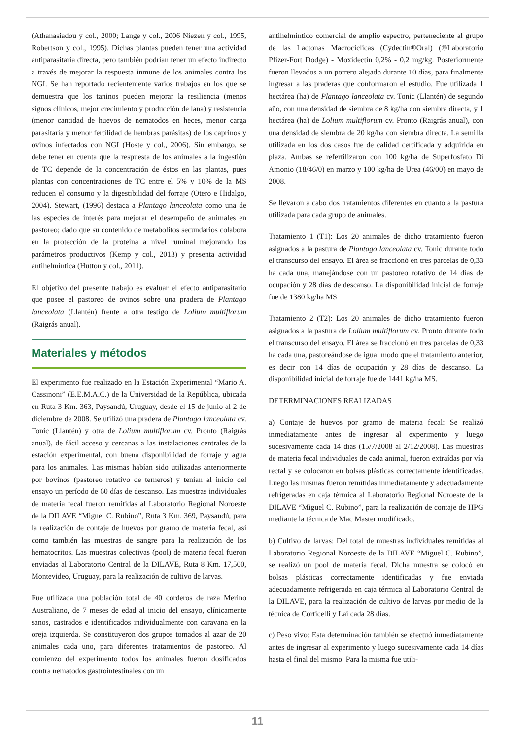(Athanasiadou y col., 2000; Lange y col., 2006 Niezen y col., 1995, Robertson y col., 1995). Dichas plantas pueden tener una actividad antiparasitaria directa, pero también podrían tener un efecto indirecto a través de mejorar la respuesta inmune de los animales contra los NGI. Se han reportado recientemente varios trabajos en los que se demuestra que los taninos pueden mejorar la resiliencia (menos signos clínicos, mejor crecimiento y producción de lana) y resistencia (menor cantidad de huevos de nematodos en heces, menor carga parasitaria y menor fertilidad de hembras parásitas) de los caprinos y ovinos infectados con NGI (Hoste y col., 2006). Sin embargo, se debe tener en cuenta que la respuesta de los animales a la ingestión de TC depende de la concentración de éstos en las plantas, pues plantas con concentraciones de TC entre el 5% y 10% de la MS reducen el consumo y la digestibilidad del forraje (Otero e Hidalgo, 2004). Stewart, (1996) destaca a Plantago lanceolata como una de las especies de interés para mejorar el desempeño de animales en pastoreo; dado que su contenido de metabolitos secundarios colabora en la protección de la proteína a nivel ruminal mejorando los parámetros productivos (Kemp y col., 2013) y presenta actividad antihelmíntica (Hutton y col., 2011).
El objetivo del presente trabajo es evaluar el efecto antiparasitario que posee el pastoreo de ovinos sobre una pradera de Plantago lanceolata (Llantén) frente a otra testigo de Lolium multiflorum (Raigrás anual).
Materiales y métodos
El experimento fue realizado en la Estación Experimental “Mario A. Cassinoni” (E.E.M.A.C.) de la Universidad de la República, ubicada en Ruta 3 Km. 363, Paysandú, Uruguay, desde el 15 de junio al 2 de diciembre de 2008. Se utilizó una pradera de Plantago lanceolata cv. Tonic (Llantén) y otra de Lolium multiflorum cv. Pronto (Raigrás anual), de fácil acceso y cercanas a las instalaciones centrales de la estación experimental, con buena disponibilidad de forraje y agua para los animales. Las mismas habían sido utilizadas anteriormente por bovinos (pastoreo rotativo de terneros) y tenían al inicio del ensayo un período de 60 días de descanso. Las muestras individuales de materia fecal fueron remitidas al Laboratorio Regional Noroeste de la DILAVE “Miguel C. Rubino”, Ruta 3 Km. 369, Paysandú, para la realización de contaje de huevos por gramo de materia fecal, así como también las muestras de sangre para la realización de los hematocritos. Las muestras colectivas (pool) de materia fecal fueron enviadas al Laboratorio Central de la DILAVE, Ruta 8 Km. 17,500, Montevideo, Uruguay, para la realización de cultivo de larvas.
Fue utilizada una población total de 40 corderos de raza Merino Australiano, de 7 meses de edad al inicio del ensayo, clínicamente sanos, castrados e identificados individualmente con caravana en la oreja izquierda. Se constituyeron dos grupos tomados al azar de 20 animales cada uno, para diferentes tratamientos de pastoreo. Al comienzo del experimento todos los animales fueron dosificados contra nematodos gastrointestinales con un
antihelmíntico comercial de amplio espectro, perteneciente al grupo de las Lactonas Macrocíclicas (Cydectin®Oral) (®Laboratorio Pfizer-Fort Dodge) - Moxidectin 0,2% - 0,2 mg/kg. Posteriormente fueron llevados a un potrero alejado durante 10 días, para finalmente ingresar a las praderas que conformaron el estudio. Fue utilizada 1 hectárea (ha) de Plantago lanceolata cv. Tonic (Llantén) de segundo año, con una densidad de siembra de 8 kg/ha con siembra directa, y 1 hectárea (ha) de Lolium multiflorum cv. Pronto (Raigrás anual), con una densidad de siembra de 20 kg/ha con siembra directa. La semilla utilizada en los dos casos fue de calidad certificada y adquirida en plaza. Ambas se refertilizaron con 100 kg/ha de Superfosfato Di Amonio (18/46/0) en marzo y 100 kg/ha de Urea (46/00) en mayo de 2008.
Se llevaron a cabo dos tratamientos diferentes en cuanto a la pastura utilizada para cada grupo de animales.
Tratamiento 1 (T1): Los 20 animales de dicho tratamiento fueron asignados a la pastura de Plantago lanceolata cv. Tonic durante todo el transcurso del ensayo. El área se fraccionó en tres parcelas de 0,33 ha cada una, manejándose con un pastoreo rotativo de 14 días de ocupación y 28 días de descanso. La disponibilidad inicial de forraje fue de 1380 kg/ha MS
Tratamiento 2 (T2): Los 20 animales de dicho tratamiento fueron asignados a la pastura de Lolium multiflorum cv. Pronto durante todo el transcurso del ensayo. El área se fraccionó en tres parcelas de 0,33 ha cada una, pastoreándose de igual modo que el tratamiento anterior, es decir con 14 días de ocupación y 28 días de descanso. La disponibilidad inicial de forraje fue de 1441 kg/ha MS.
DETERMINACIONES REALIZADAS
a) Contaje de huevos por gramo de materia fecal: Se realizó inmediatamente antes de ingresar al experimento y luego sucesivamente cada 14 días (15/7/2008 al 2/12/2008). Las muestras de materia fecal individuales de cada animal, fueron extraídas por vía rectal y se colocaron en bolsas plásticas correctamente identificadas. Luego las mismas fueron remitidas inmediatamente y adecuadamente refrigeradas en caja térmica al Laboratorio Regional Noroeste de la DILAVE “Miguel C. Rubino”, para la realización de contaje de HPG mediante la técnica de Mac Master modificado.
b) Cultivo de larvas: Del total de muestras individuales remitidas al Laboratorio Regional Noroeste de la DILAVE “Miguel C. Rubino”, se realizó un pool de materia fecal. Dicha muestra se colocó en bolsas plásticas correctamente identificadas y fue enviada adecuadamente refrigerada en caja térmica al Laboratorio Central de la DILAVE, para la realización de cultivo de larvas por medio de la técnica de Corticelli y Lai cada 28 días.
c) Peso vivo: Esta determinación también se efectuó inmediatamente antes de ingresar al experimento y luego sucesivamente cada 14 días hasta el final del mismo. Para la misma fue utili-
11